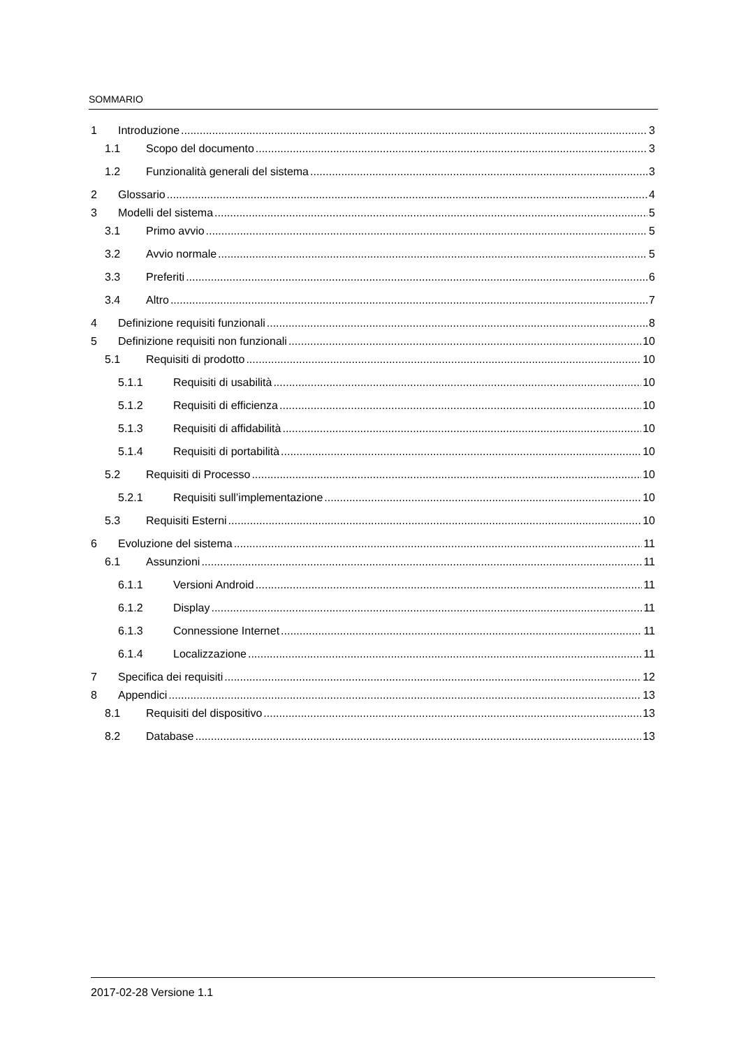SOMMARIO
1 Introduzione 3
1.1 Scopo del documento 3
1.2 Funzionalità generali del sistema 3
2 Glossario 4
3 Modelli del sistema 5
3.1 Primo avvio 5
3.2 Avvio normale 5
3.3 Preferiti 6
3.4 Altro 7
4 Definizione requisiti funzionali 8
5 Definizione requisiti non funzionali 10
5.1 Requisiti di prodotto 10
5.1.1 Requisiti di usabilità 10
5.1.2 Requisiti di efficienza 10
5.1.3 Requisiti di affidabilità 10
5.1.4 Requisiti di portabilità 10
5.2 Requisiti di Processo 10
5.2.1 Requisiti sull’implementazione 10
5.3 Requisiti Esterni 10
6 Evoluzione del sistema 11
6.1 Assunzioni 11
6.1.1 Versioni Android 11
6.1.2 Display 11
6.1.3 Connessione Internet 11
6.1.4 Localizzazione 11
7 Specifica dei requisiti 12
8 Appendici 13
8.1 Requisiti del dispositivo 13
8.2 Database 13
2017-02-28 Versione 1.1